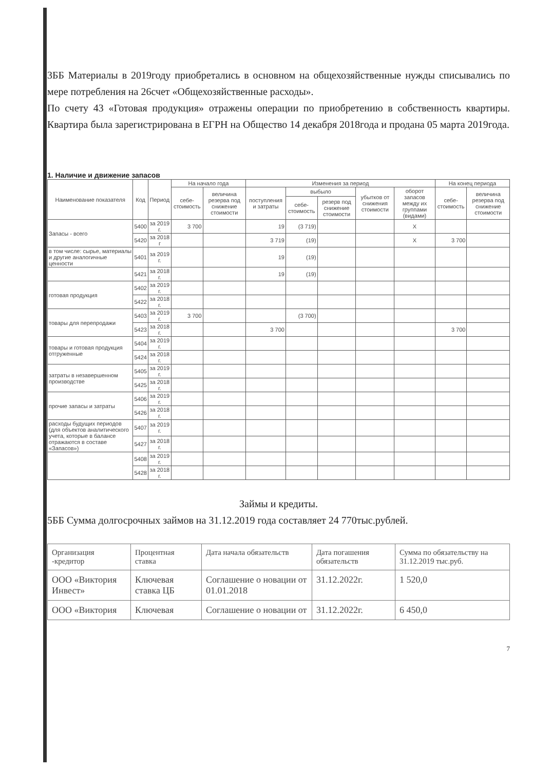3ББ Материалы в 2019году приобретались в основном на общехозяйственные нужды списывались по мере потребления на 26счет «Общехозяйственные расходы».
По счету 43 «Готовая продукция» отражены операции по приобретению в собственность квартиры. Квартира была зарегистрирована в ЕГРН на Общество 14 декабря 2018года и продана 05 марта 2019года.
1. Наличие и движение запасов
| Наименование показателя | Код | Период | На начало года | | Изменения за период | | | | | На конец периода | |
| --- | --- | --- | --- | --- | --- | --- | --- | --- | --- | --- | --- |
| | | | себе-стоимость | величина резерва под снижение стоимости | поступления и затраты | выбыло | | убытков от снижения стоимости | оборот запасов между их группами (видами) | себе-стоимость | величина резерва под снижение стоимости |
| | | | | | | себе-стоимость | резерв под снижение стоимости | | | | |
| Запасы - всего | 5400 | за 2019 г. | 3 700 | | 19 | (3 719) | | | X | | |
| | 5420 | за 2018 г | | | 3 719 | (19) | | | X | 3 700 | |
| в том числе: сырье, материалы и другие аналогичные ценности | 5401 | за 2019 г. | | | 19 | (19) | | | | | |
| | 5421 | за 2018 г. | | | 19 | (19) | | | | | |
| готовая продукция | 5402 | за 2019 г. | | | | | | | | | |
| | 5422 | за 2018 г. | | | | | | | | | |
| товары для перепродажи | 5403 | за 2019 г. | 3 700 | | | (3 700) | | | | | |
| | 5423 | за 2018 г. | | | 3 700 | | | | | 3 700 | |
| товары и готовая продукция отгруженные | 5404 | за 2019 г. | | | | | | | | | |
| | 5424 | за 2018 г. | | | | | | | | | |
| затраты в незавершенном производстве | 5405 | за 2019 г. | | | | | | | | | |
| | 5425 | за 2018 г. | | | | | | | | | |
| прочие запасы и затраты | 5406 | за 2019 г. | | | | | | | | | |
| | 5426 | за 2018 г. | | | | | | | | | |
| расходы будущих периодов (для объектов аналитического учета, которые в балансе отражаются в составе «Запасов») | 5407 | за 2019 г. | | | | | | | | | |
| | 5427 | за 2018 г. | | | | | | | | | |
| | 5408 | за 2019 г. | | | | | | | | | |
| | 5428 | за 2018 г. | | | | | | | | | |
Займы и кредиты.
5ББ Сумма долгосрочных займов на 31.12.2019 года составляет 24 770тыс.рублей.
| Организация -кредитор | Процентная ставка | Дата начала обязательств | Дата погашения обязательств | Сумма по обязательству на 31.12.2019 тыс.руб. |
| --- | --- | --- | --- | --- |
| ООО «Виктория Инвест» | Ключевая ставка ЦБ | Соглашение о новации от 01.01.2018 | 31.12.2022г. | 1 520,0 |
| ООО «Виктория | Ключевая | Соглашение о новации от | 31.12.2022г. | 6 450,0 |
7